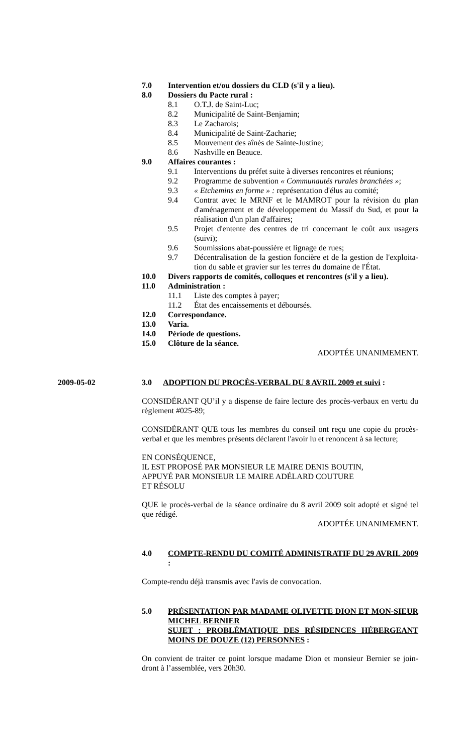7.0 Intervention et/ou dossiers du CLD (s'il y a lieu).
8.0 Dossiers du Pacte rural :
8.1 O.T.J. de Saint-Luc;
8.2 Municipalité de Saint-Benjamin;
8.3 Le Zacharois;
8.4 Municipalité de Saint-Zacharie;
8.5 Mouvement des aînés de Sainte-Justine;
8.6 Nashville en Beauce.
9.0 Affaires courantes :
9.1 Interventions du préfet suite à diverses rencontres et réunions;
9.2 Programme de subvention « Communautés rurales branchées »;
9.3 « Etchemins en forme » : représentation d'élus au comité;
9.4 Contrat avec le MRNF et le MAMROT pour la révision du plan d'aménagement et de développement du Massif du Sud, et pour la réalisation d'un plan d'affaires;
9.5 Projet d'entente des centres de tri concernant le coût aux usagers (suivi);
9.6 Soumissions abat-poussière et lignage de rues;
9.7 Décentralisation de la gestion foncière et de la gestion de l'exploita-tion du sable et gravier sur les terres du domaine de l'État.
10.0 Divers rapports de comités, colloques et rencontres (s'il y a lieu).
11.0 Administration :
11.1 Liste des comptes à payer;
11.2 État des encaissements et déboursés.
12.0 Correspondance.
13.0 Varia.
14.0 Période de questions.
15.0 Clôture de la séance.
ADOPTÉE UNANIMEMENT.
2009-05-02 3.0 ADOPTION DU PROCÈS-VERBAL DU 8 AVRIL 2009 et suivi :
CONSIDÉRANT QU’il y a dispense de faire lecture des procès-verbaux en vertu du règlement #025-89;
CONSIDÉRANT QUE tous les membres du conseil ont reçu une copie du procès-verbal et que les membres présents déclarent l'avoir lu et renoncent à sa lecture;
EN CONSÉQUENCE,
IL EST PROPOSÉ PAR MONSIEUR LE MAIRE DENIS BOUTIN,
APPUYÉ PAR MONSIEUR LE MAIRE ADÉLARD COUTURE
ET RÉSOLU
QUE le procès-verbal de la séance ordinaire du 8 avril 2009 soit adopté et signé tel que rédigé.
ADOPTÉE UNANIMEMENT.
4.0 COMPTE-RENDU DU COMITÉ ADMINISTRATIF DU 29 AVRIL 2009 :
Compte-rendu déjà transmis avec l'avis de convocation.
5.0 PRÉSENTATION PAR MADAME OLIVETTE DION ET MON-SIEUR MICHEL BERNIER
SUJET : PROBLÉMATIQUE DES RÉSIDENCES HÉBERGEANT MOINS DE DOUZE (12) PERSONNES :
On convient de traiter ce point lorsque madame Dion et monsieur Bernier se join-dront à l’assemblée, vers 20h30.